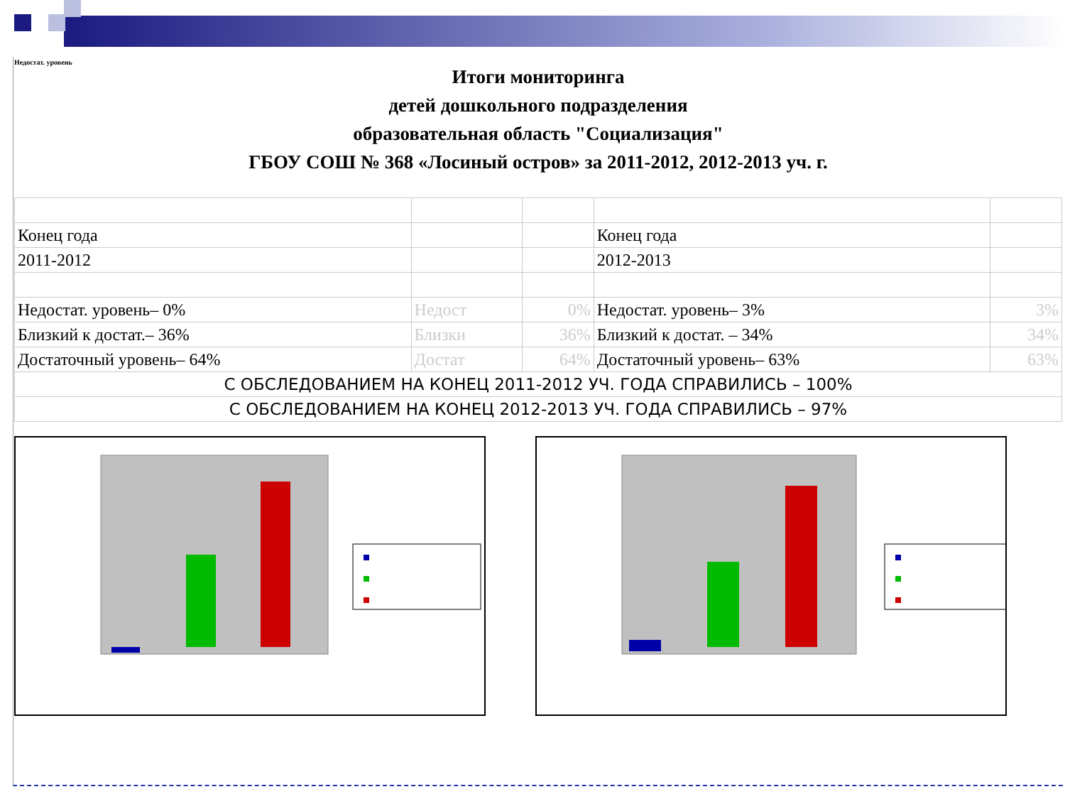Недостат. уровень
Итоги мониторинга
детей дошкольного подразделения
образовательная область "Социализация"
ГБОУ СОШ № 368 «Лосиный остров» за 2011-2012, 2012-2013 уч. г.
| Конец года | | | Конец года | |
| 2011-2012 | | | 2012-2013 | |
| Недостат. уровень– 0% | Недост | 0% | Недостат. уровень– 3% | 3% |
| Близкий к достат.– 36% | Близки | 36% | Близкий к достат. – 34% | 34% |
| Достаточный уровень– 64% | Достат | 64% | Достаточный уровень– 63% | 63% |
| С ОБСЛЕДОВАНИЕМ НА КОНЕЦ 2011-2012 УЧ. ГОДА СПРАВИЛИСЬ – 100% | | | | |
| С ОБСЛЕДОВАНИЕМ НА КОНЕЦ 2012-2013 УЧ. ГОДА СПРАВИЛИСЬ – 97% | | | | |